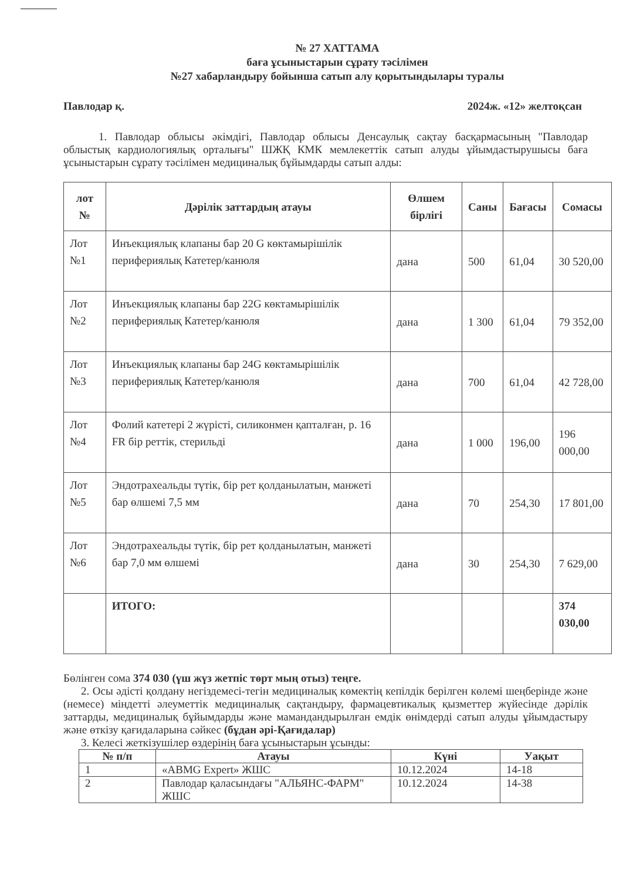№ 27 ХАТТАМА
баға ұсыныстарын сұрату тәсілімен
№27 хабарландыру бойынша сатып алу қорытындылары туралы
Павлодар қ. 2024ж. «12» желтоқсан
1. Павлодар облысы әкімдігі, Павлодар облысы Денсаулық сақтау басқармасының "Павлодар облыстық кардиологиялық орталығы" ШЖҚ КМК мемлекеттік сатып алуды ұйымдастырушысы баға ұсыныстарын сұрату тәсілімен медициналық бұйымдарды сатып алды:
| лот № | Дәрілік заттардың атауы | Өлшем бірлігі | Саны | Бағасы | Сомасы |
| --- | --- | --- | --- | --- | --- |
| Лот №1 | Инъекциялық клапаны бар 20 G көктамырішілік перифериялық Катетер/канюля | дана | 500 | 61,04 | 30 520,00 |
| Лот №2 | Инъекциялық клапаны бар 22G көктамырішілік перифериялық Катетер/канюля | дана | 1 300 | 61,04 | 79 352,00 |
| Лот №3 | Инъекциялық клапаны бар 24G көктамырішілік перифериялық Катетер/канюля | дана | 700 | 61,04 | 42 728,00 |
| Лот №4 | Фолий катетері 2 жүрісті, силиконмен қапталған, р. 16 FR бір реттік, стерильді | дана | 1 000 | 196,00 | 196 000,00 |
| Лот №5 | Эндотрахеальды түтік, бір рет қолданылатын, манжеті бар өлшемі 7,5 мм | дана | 70 | 254,30 | 17 801,00 |
| Лот №6 | Эндотрахеальды түтік, бір рет қолданылатын, манжеті бар 7,0 мм өлшемі | дана | 30 | 254,30 | 7 629,00 |
| | ИТОГО: | | | | 374 030,00 |
Бөлінген сома 374 030 (үш жүз жетпіс төрт мың отыз) теңге.
2. Осы әдісті қолдану негіздемесі-тегін медициналық көмектің кепілдік берілген көлемі шеңберінде және (немесе) міндетті әлеуметтік медициналық сақтандыру, фармацевтикалық қызметтер жүйесінде дәрілік заттарды, медициналық бұйымдарды және мамандандырылған емдік өнімдерді сатып алуды ұйымдастыру және өткізу қағидаларына сәйкес (бұдан әрі-Қағидалар)
3. Келесі жеткізушілер өздерінің баға ұсыныстарын ұсынды:
| № п/п | Атауы | Күні | Уақыт |
| --- | --- | --- | --- |
| 1 | «ABMG Expert» ЖШС | 10.12.2024 | 14-18 |
| 2 | Павлодар қаласындағы "АЛЬЯНС-ФАРМ" ЖШС | 10.12.2024 | 14-38 |